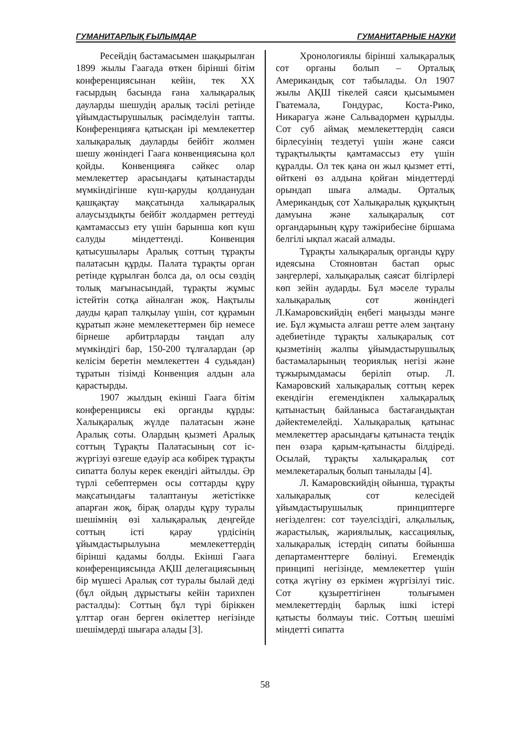ГУМАНИТАРЛЫҚ ҒЫЛЫМДАР ГУМАНИТАРНЫЕ НАУКИ
Ресейдің бастамасымен шақырылған 1899 жылы Гаагада өткен бірінші бітім конференциясынан кейін, тек ХХ ғасырдың басында ғана халықаралық дауларды шешудің аралық тәсілі ретінде ұйымдастырушылық рәсімделуін тапты. Конференцияға қатысқан ірі мемлекеттер халықаралық дауларды бейбіт жолмен шешу жөніндегі Гаага конвенциясына қол қойды. Конвенцияға сәйкес олар мемлекеттер арасындағы қатынастарды мүмкіндігінше күш-қаруды қолданудан қашқақтау мақсатында халықаралық алаусыздықты бейбіт жолдармен реттеуді қамтамассыз ету үшін барынша көп күш салуды міндеттенді. Конвенция қатысушылары Аралық соттың тұрақты палатасын құрды. Палата тұрақты орган ретінде құрылған болса да, ол осы сөздің толық мағынасындай, тұрақты жұмыс істейтін сотқа айналған жоқ. Нақтылы дауды қарап талқылау үшін, сот құрамын құратып және мемлекеттермен бір немесе бірнеше арбитрларды таңдап алу мүмкіндігі бар, 150-200 тұлғалардан (әр келісім беретін мемлекеттен 4 судьядан) тұратын тізімді Конвенция алдын ала қарастырды.
1907 жылдың екінші Гаага бітім конференциясы екі органды құрды: Халықаралық жүлде палатасын және Аралық соты. Олардың қызметі Аралық соттың Тұрақты Палатасының сот іс-жүргізуі өзгеше едәуір аса көбірек тұрақты сипатта болуы керек екендігі айтылды. Әр түрлі себептермен осы соттарды құру мақсатындағы талаптануы жетістікке апарған жоқ, бірақ оларды құру туралы шешімнің өзі халықаралық деңгейде соттың істі қарау үрдісінің ұйымдастырылуына мемлекеттердің бірінші қадамы болды. Екінші Гаага конференциясында АҚШ делегациясының бір мүшесі Аралық сот туралы былай деді (бұл ойдың дұрыстығы кейін тарихпен расталды): Соттың бұл түрі біріккен ұлттар оған берген өкілеттер негізінде шешімдерді шығара алады [3].
Хронологиялы бірінші халықаралық сот органы болып – Орталық Американдық сот табылады. Ол 1907 жылы АҚШ тікелей саяси қысымымен Гватемала, Гондурас, Коста-Рико, Никарагуа және Сальвадормен құрылды. Сот суб аймақ мемлекеттердің саяси бірлесуінің тездетуі үшін және саяси тұрақтылықты қамтамассыз ету үшін құралды. Ол тек қана он жыл қызмет етті, өйткені өз алдына қойған міндеттерді орындап шыға алмады. Орталық Американдық сот Халықаралық құқықтың дамуына және халықаралық сот органдарының құру тәжірибесіне біршама белгілі ықпал жасай алмады.
Тұрақты халықаралық органды құру идеясына Стояновтан бастап орыс заңгерлері, халықаралық саясат білгірлері көп зейін аударды. Бұл мәселе туралы халықаралық сот жөніндегі Л.Камаровскийдің еңбегі маңызды мәнге ие. Бұл жұмыста алғаш ретте әлем заңтану әдебиетінде тұрақты халықаралық сот қызметінің жалпы ұйымдастырушылық бастамаларының теориялық негізі және тұжырымдамасы беріліп отыр. Л. Камаровский халықаралық соттың керек екендігін егемендікпен халықаралық қатынастың байланыса бастағандықтан дәйектемелейді. Халықаралық қатынас мемлекеттер арасындағы қатынаста теңдік пен өзара қарым-қатынасты білдіреді. Осылай, тұрақты халықаралық сот мемлекетаралық болып танылады [4].
Л. Камаровскийдің ойынша, тұрақты халықаралық сот келесідей ұйымдастырушылық принциптерге негізделген: сот тәуелсіздігі, алқалылық, жарастылық, жариялылық, кассациялық, халықаралық істердің сипаты бойынша департаменттерге бөлінуі. Егемендік принципі негізінде, мемлекеттер үшін сотқа жүгіну өз еркімен жүргізілуі тиіс. Сот құзыреттігінен толығымен мемлекеттердің барлық ішкі істері қатысты болмауы тиіс. Соттың шешімі міндетті сипатта
58